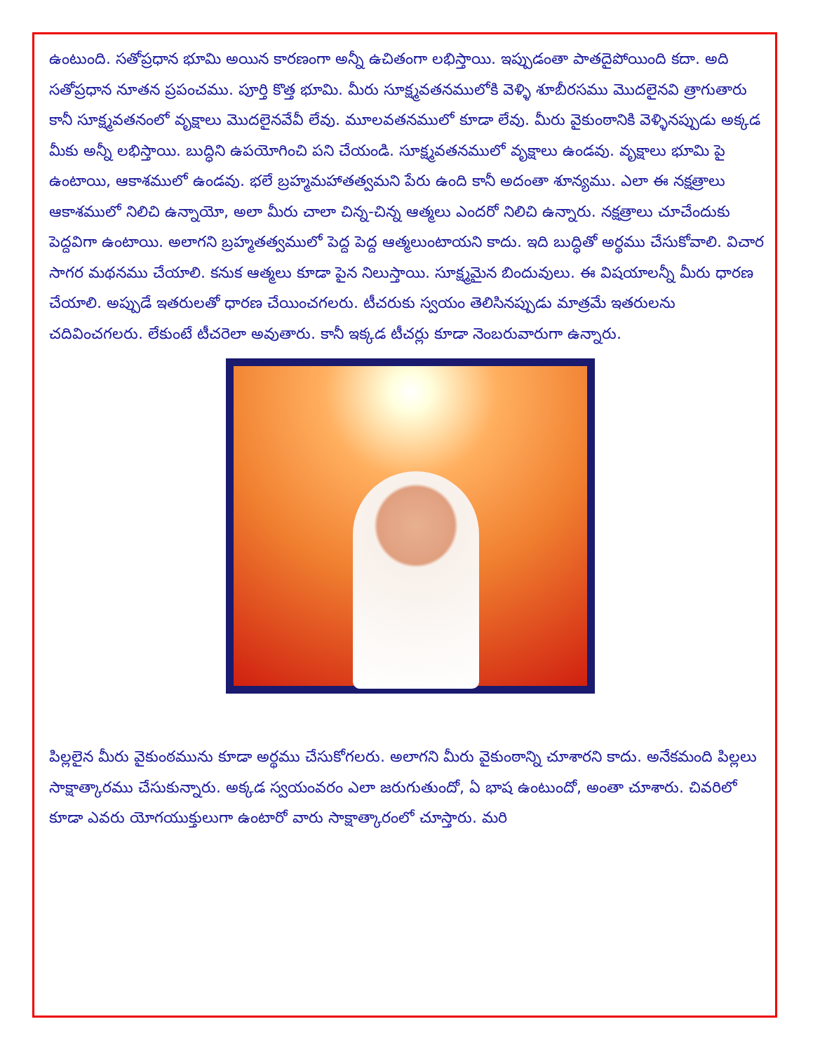ఉంటుంది. సతోప్రధాన భూమి అయిన కారణంగా అన్నీ ఉచితంగా లభిస్తాయి. ఇప్పుడంతా పాతదైపోయింది కదా. అది సతోప్రధాన నూతన ప్రపంచము. పూర్తి కొత్త భూమి. మీరు సూక్ష్మవతనములోకి వెళ్ళి శూబీరసము మొదలైనవి త్రాగుతారు కానీ సూక్ష్మవతనంలో వృక్షాలు మొదలైనవేవీ లేవు. మూలవతనములో కూడా లేవు. మీరు వైకుంఠానికి వెళ్ళినప్పుడు అక్కడ మీకు అన్నీ లభిస్తాయి. బుద్ధిని ఉపయోగించి పని చేయండి. సూక్ష్మవతనములో వృక్షాలు ఉండవు. వృక్షాలు భూమి పై ఉంటాయి, ఆకాశములో ఉండవు. భలే బ్రహ్మమహాతత్వమని పేరు ఉంది కానీ అదంతా శూన్యము. ఎలా ఈ నక్షత్రాలు ఆకాశములో నిలిచి ఉన్నాయో, అలా మీరు చాలా చిన్న-చిన్న ఆత్మలు ఎందరో నిలిచి ఉన్నారు. నక్షత్రాలు చూచేందుకు పెద్దవిగా ఉంటాయి. అలాగని బ్రహ్మతత్వములో పెద్ద పెద్ద ఆత్మలుంటాయని కాదు. ఇది బుద్ధితో అర్థము చేసుకోవాలి. విచార సాగర మథనము చేయాలి. కనుక ఆత్మలు కూడా పైన నిలుస్తాయి. సూక్ష్మమైన బిందువులు. ఈ విషయాలన్నీ మీరు ధారణ చేయాలి. అప్పుడే ఇతరులతో ధారణ చేయించగలరు. టీచరుకు స్వయం తెలిసినప్పుడు మాత్రమే ఇతరులను చదివించగలరు. లేకుంటే టీచరెలా అవుతారు. కానీ ఇక్కడ టీచర్లు కూడా నెంబరువారుగా ఉన్నారు.
పిల్లలైన మీరు వైకుంఠమును కూడా అర్థము చేసుకోగలరు. అలాగని మీరు వైకుంఠాన్ని చూశారని కాదు. అనేకమంది పిల్లలు సాక్షాత్కారము చేసుకున్నారు. అక్కడ స్వయంవరం ఎలా జరుగుతుందో, ఏ భాష ఉంటుందో, అంతా చూశారు. చివరిలో కూడా ఎవరు యోగయుక్తులుగా ఉంటారో వారు సాక్షాత్కారంలో చూస్తారు. మరి